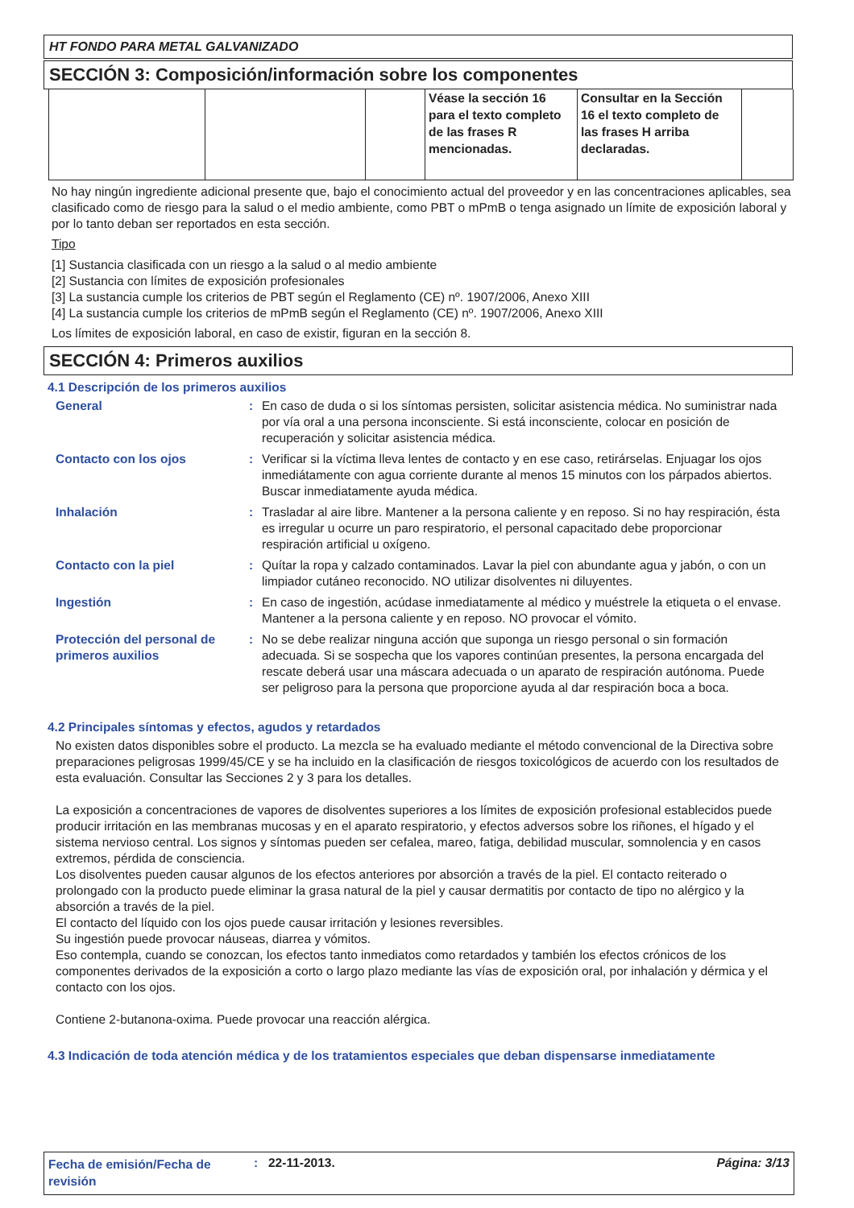HT FONDO PARA METAL GALVANIZADO
SECCIÓN 3: Composición/información sobre los componentes
| | | | Véase la sección 16 para el texto completo de las frases R mencionadas. | Consultar en la Sección 16 el texto completo de las frases H arriba declaradas. | |
No hay ningún ingrediente adicional presente que, bajo el conocimiento actual del proveedor y en las concentraciones aplicables, sea clasificado como de riesgo para la salud o el medio ambiente, como PBT o mPmB o tenga asignado un límite de exposición laboral y por lo tanto deban ser reportados en esta sección.
Tipo
[1] Sustancia clasificada con un riesgo a la salud o al medio ambiente
[2] Sustancia con límites de exposición profesionales
[3] La sustancia cumple los criterios de PBT según el Reglamento (CE) nº. 1907/2006, Anexo XIII
[4] La sustancia cumple los criterios de mPmB según el Reglamento (CE) nº. 1907/2006, Anexo XIII
Los límites de exposición laboral, en caso de existir, figuran en la sección 8.
SECCIÓN 4: Primeros auxilios
4.1 Descripción de los primeros auxilios
| General | : | En caso de duda o si los síntomas persisten, solicitar asistencia médica. No suministrar nada por vía oral a una persona inconsciente. Si está inconsciente, colocar en posición de recuperación y solicitar asistencia médica. |
| Contacto con los ojos | : | Verificar si la víctima lleva lentes de contacto y en ese caso, retirárselas. Enjuagar los ojos inmediátamente con agua corriente durante al menos 15 minutos con los párpados abiertos. Buscar inmediatamente ayuda médica. |
| Inhalación | : | Trasladar al aire libre. Mantener a la persona caliente y en reposo. Si no hay respiración, ésta es irregular u ocurre un paro respiratorio, el personal capacitado debe proporcionar respiración artificial u oxígeno. |
| Contacto con la piel | : | Quítar la ropa y calzado contaminados. Lavar la piel con abundante agua y jabón, o con un limpiador cutáneo reconocido. NO utilizar disolventes ni diluyentes. |
| Ingestión | : | En caso de ingestión, acúdase inmediatamente al médico y muéstrele la etiqueta o el envase. Mantener a la persona caliente y en reposo. NO provocar el vómito. |
| Protección del personal de primeros auxilios | : | No se debe realizar ninguna acción que suponga un riesgo personal o sin formación adecuada. Si se sospecha que los vapores continúan presentes, la persona encargada del rescate deberá usar una máscara adecuada o un aparato de respiración autónoma. Puede ser peligroso para la persona que proporcione ayuda al dar respiración boca a boca. |
4.2 Principales síntomas y efectos, agudos y retardados
No existen datos disponibles sobre el producto. La mezcla se ha evaluado mediante el método convencional de la Directiva sobre preparaciones peligrosas 1999/45/CE y se ha incluido en la clasificación de riesgos toxicológicos de acuerdo con los resultados de esta evaluación. Consultar las Secciones 2 y 3 para los detalles.
La exposición a concentraciones de vapores de disolventes superiores a los límites de exposición profesional establecidos puede producir irritación en las membranas mucosas y en el aparato respiratorio, y efectos adversos sobre los riñones, el hígado y el sistema nervioso central. Los signos y síntomas pueden ser cefalea, mareo, fatiga, debilidad muscular, somnolencia y en casos extremos, pérdida de consciencia.
Los disolventes pueden causar algunos de los efectos anteriores por absorción a través de la piel. El contacto reiterado o prolongado con la producto puede eliminar la grasa natural de la piel y causar dermatitis por contacto de tipo no alérgico y la absorción a través de la piel.
El contacto del líquido con los ojos puede causar irritación y lesiones reversibles.
Su ingestión puede provocar náuseas, diarrea y vómitos.
Eso contempla, cuando se conozcan, los efectos tanto inmediatos como retardados y también los efectos crónicos de los componentes derivados de la exposición a corto o largo plazo mediante las vías de exposición oral, por inhalación y dérmica y el contacto con los ojos.
Contiene 2-butanona-oxima. Puede provocar una reacción alérgica.
4.3 Indicación de toda atención médica y de los tratamientos especiales que deban dispensarse inmediatamente
Fecha de emisión/Fecha de revisión
: 22-11-2013. Página: 3/13